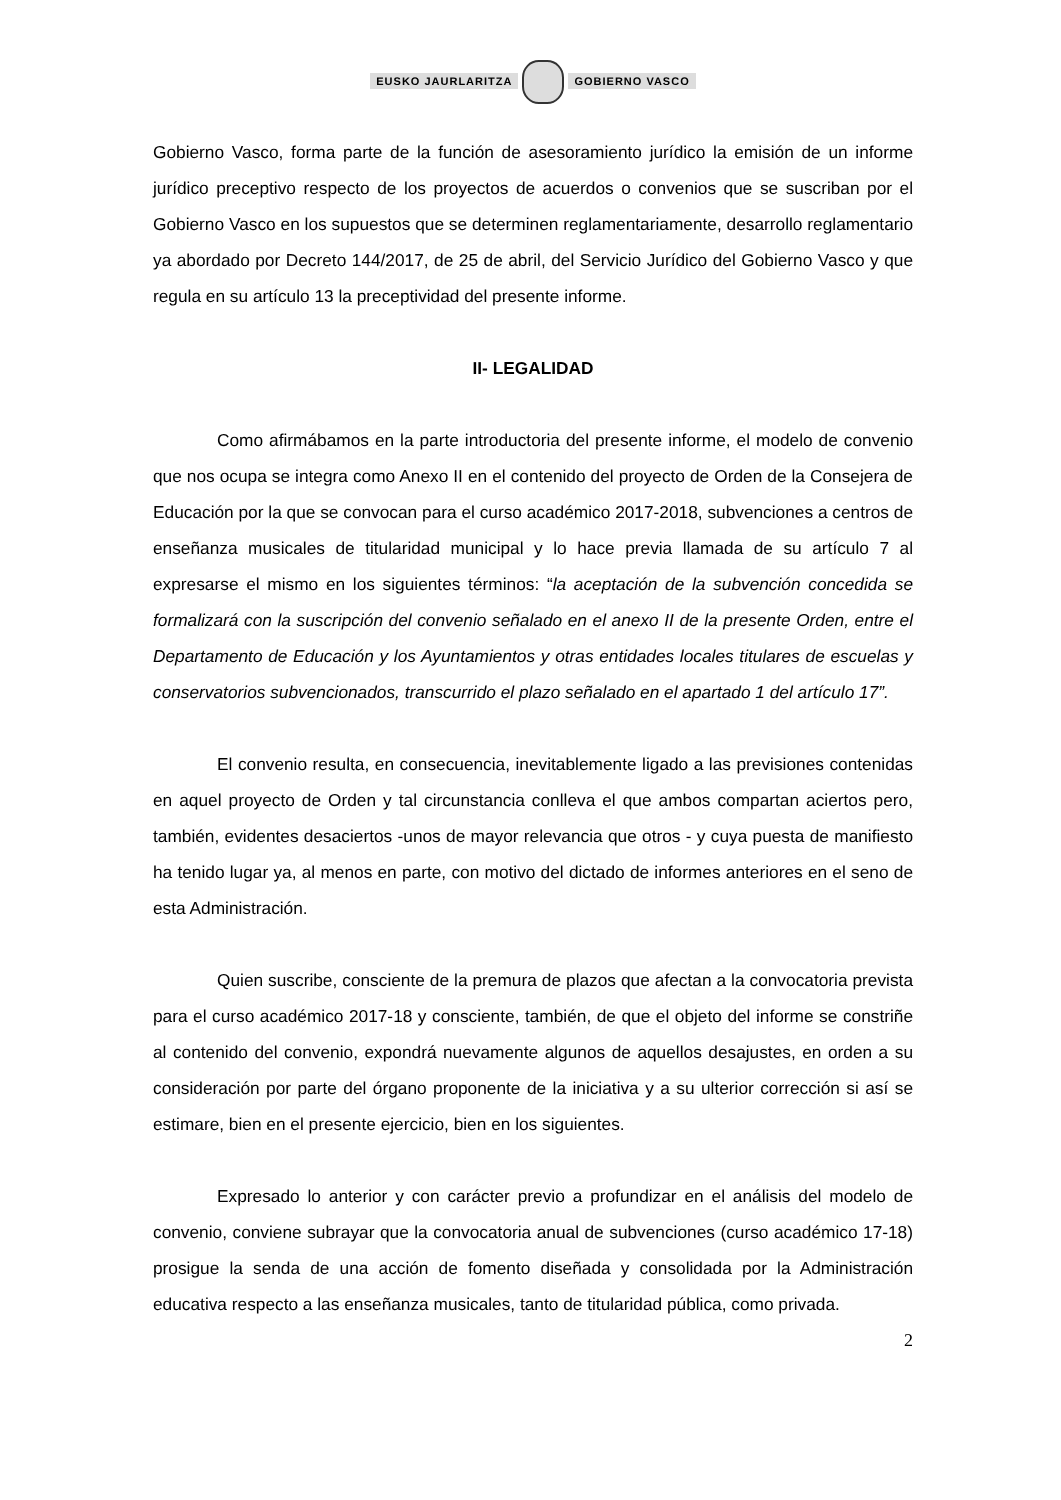EUSKO JAURLARITZA GOBIERNO VASCO
Gobierno Vasco, forma parte de la función de asesoramiento jurídico la emisión de un informe jurídico preceptivo respecto de los proyectos de acuerdos o convenios que se suscriban por el Gobierno Vasco en los supuestos que se determinen reglamentariamente, desarrollo reglamentario ya abordado por Decreto 144/2017, de 25 de abril, del Servicio Jurídico del Gobierno Vasco y que regula en su artículo 13 la preceptividad del presente informe.
II- LEGALIDAD
Como afirmábamos en la parte introductoria del presente informe, el modelo de convenio que nos ocupa se integra como Anexo II en el contenido del proyecto de Orden de la Consejera de Educación por la que se convocan para el curso académico 2017-2018, subvenciones a centros de enseñanza musicales de titularidad municipal y lo hace previa llamada de su artículo 7 al expresarse el mismo en los siguientes términos: “la aceptación de la subvención concedida se formalizará con la suscripción del convenio señalado en el anexo II de la presente Orden, entre el Departamento de Educación y los Ayuntamientos y otras entidades locales titulares de escuelas y conservatorios subvencionados, transcurrido el plazo señalado en el apartado 1 del artículo 17”.
El convenio resulta, en consecuencia, inevitablemente ligado a las previsiones contenidas en aquel proyecto de Orden y tal circunstancia conlleva el que ambos compartan aciertos pero, también, evidentes desaciertos -unos de mayor relevancia que otros - y cuya puesta de manifiesto ha tenido lugar ya, al menos en parte, con motivo del dictado de informes anteriores en el seno de esta Administración.
Quien suscribe, consciente de la premura de plazos que afectan a la convocatoria prevista para el curso académico 2017-18 y consciente, también, de que el objeto del informe se constriñe al contenido del convenio, expondrá nuevamente algunos de aquellos desajustes, en orden a su consideración por parte del órgano proponente de la iniciativa y a su ulterior corrección si así se estimare, bien en el presente ejercicio, bien en los siguientes.
Expresado lo anterior y con carácter previo a profundizar en el análisis del modelo de convenio, conviene subrayar que la convocatoria anual de subvenciones (curso académico 17-18) prosigue la senda de una acción de fomento diseñada y consolidada por la Administración educativa respecto a las enseñanza musicales, tanto de titularidad pública, como privada.
2